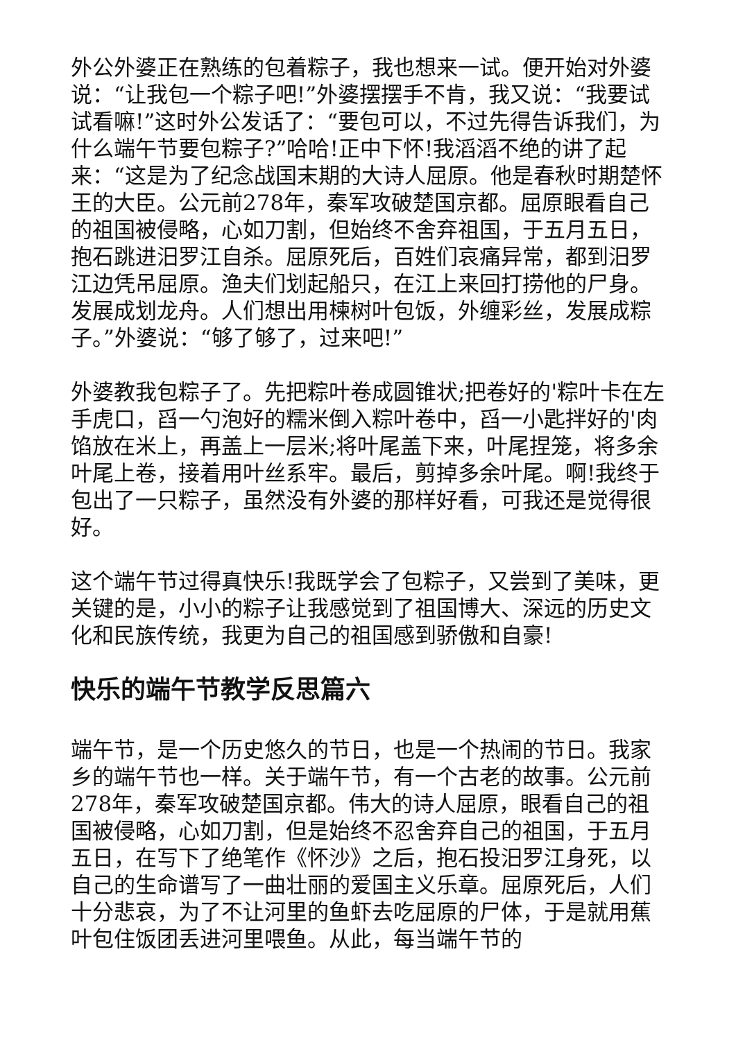外公外婆正在熟练的包着粽子，我也想来一试。便开始对外婆说：“让我包一个粽子吧!”外婆摆摆手不肯，我又说：“我要试试看嘛!”这时外公发话了：“要包可以，不过先得告诉我们，为什么端午节要包粽子?”哈哈!正中下怀!我滔滔不绝的讲了起来：“这是为了纪念战国末期的大诗人屈原。他是春秋时期楚怀王的大臣。公元前278年，秦军攻破楚国京都。屈原眼看自己的祖国被侵略，心如刀割，但始终不舍弃祖国，于五月五日，抱石跳进汨罗江自杀。屈原死后，百姓们哀痛异常，都到汨罗江边凭吊屈原。渔夫们划起船只，在江上来回打捞他的尸身。发展成划龙舟。人们想出用楝树叶包饭，外缠彩丝，发展成粽子。”外婆说：“够了够了，过来吧!”
外婆教我包粽子了。先把粽叶卷成圆锥状;把卷好的'粽叶卡在左手虎口，舀一勺泡好的糯米倒入粽叶卷中，舀一小匙拌好的'肉馅放在米上，再盖上一层米;将叶尾盖下来，叶尾捏笼，将多余叶尾上卷，接着用叶丝系牢。最后，剪掉多余叶尾。啊!我终于包出了一只粽子，虽然没有外婆的那样好看，可我还是觉得很好。
这个端午节过得真快乐!我既学会了包粽子，又尝到了美味，更关键的是，小小的粽子让我感觉到了祖国博大、深远的历史文化和民族传统，我更为自己的祖国感到骄傲和自豪!
快乐的端午节教学反思篇六
端午节，是一个历史悠久的节日，也是一个热闹的节日。我家乡的端午节也一样。关于端午节，有一个古老的故事。公元前278年，秦军攻破楚国京都。伟大的诗人屈原，眼看自己的祖国被侵略，心如刀割，但是始终不忍舍弃自己的祖国，于五月五日，在写下了绝笔作《怀沙》之后，抱石投汨罗江身死，以自己的生命谱写了一曲壮丽的爱国主义乐章。屈原死后，人们十分悲哀，为了不让河里的鱼虾去吃屈原的尸体，于是就用蕉叶包住饭团丢进河里喂鱼。从此，每当端午节的